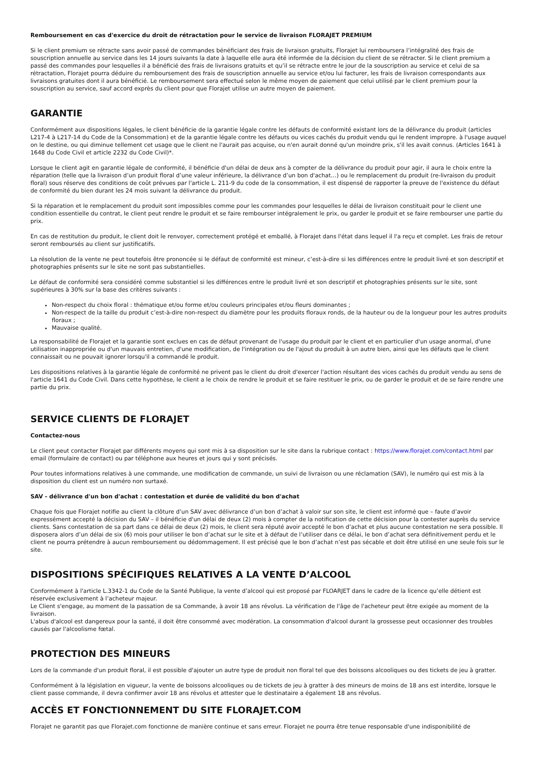Remboursement en cas d'exercice du droit de rétractation pour le service de livraison FLORAJET PREMIUM
Si le client premium se rétracte sans avoir passé de commandes bénéficiant des frais de livraison gratuits, Florajet lui remboursera l’intégralité des frais de souscription annuelle au service dans les 14 jours suivants la date à laquelle elle aura été informée de la décision du client de se rétracter. Si le client premium a passé des commandes pour lesquelles il a bénéficié des frais de livraisons gratuits et qu’il se rétracte entre le jour de la souscription au service et celui de sa rétractation, Florajet pourra déduire du remboursement des frais de souscription annuelle au service et/ou lui facturer, les frais de livraison correspondants aux livraisons gratuites dont il aura bénéficié. Le remboursement sera effectué selon le même moyen de paiement que celui utilisé par le client premium pour la souscription au service, sauf accord exprès du client pour que Florajet utilise un autre moyen de paiement.
GARANTIE
Conformément aux dispositions légales, le client bénéficie de la garantie légale contre les défauts de conformité existant lors de la délivrance du produit (articles L217-4 à L217-14 du Code de la Consommation) et de la garantie légale contre les défauts ou vices cachés du produit vendu qui le rendent impropre. à l'usage auquel on le destine, ou qui diminue tellement cet usage que le client ne l'aurait pas acquise, ou n'en aurait donné qu'un moindre prix, s'il les avait connus. (Articles 1641 à 1648 du Code Civil et article 2232 du Code Civil)*.
Lorsque le client agit en garantie légale de conformité, il bénéficie d'un délai de deux ans à compter de la délivrance du produit pour agir, il aura le choix entre la réparation (telle que la livraison d’un produit floral d’une valeur inférieure, la délivrance d’un bon d'achat…) ou le remplacement du produit (re-livraison du produit floral) sous réserve des conditions de coût prévues par l'article L. 211-9 du code de la consommation, il est dispensé de rapporter la preuve de l'existence du défaut de conformité du bien durant les 24 mois suivant la délivrance du produit.
Si la réparation et le remplacement du produit sont impossibles comme pour les commandes pour lesquelles le délai de livraison constituait pour le client une condition essentielle du contrat, le client peut rendre le produit et se faire rembourser intégralement le prix, ou garder le produit et se faire rembourser une partie du prix.
En cas de restitution du produit, le client doit le renvoyer, correctement protégé et emballé, à Florajet dans l'état dans lequel il l'a reçu et complet. Les frais de retour seront remboursés au client sur justificatifs.
La résolution de la vente ne peut toutefois être prononcée si le défaut de conformité est mineur, c’est-à-dire si les différences entre le produit livré et son descriptif et photographies présents sur le site ne sont pas substantielles.
Le défaut de conformité sera considéré comme substantiel si les différences entre le produit livré et son descriptif et photographies présents sur le site, sont supérieures à 30% sur la base des critères suivants :
Non-respect du choix floral : thématique et/ou forme et/ou couleurs principales et/ou fleurs dominantes ;
Non-respect de la taille du produit c’est-à-dire non-respect du diamètre pour les produits floraux ronds, de la hauteur ou de la longueur pour les autres produits floraux ;
Mauvaise qualité.
La responsabilité de Florajet et la garantie sont exclues en cas de défaut provenant de l'usage du produit par le client et en particulier d'un usage anormal, d'une utilisation inappropriée ou d'un mauvais entretien, d'une modification, de l'intégration ou de l'ajout du produit à un autre bien, ainsi que les défauts que le client connaissait ou ne pouvait ignorer lorsqu'il a commandé le produit.
Les dispositions relatives à la garantie légale de conformité ne privent pas le client du droit d'exercer l'action résultant des vices cachés du produit vendu au sens de l'article 1641 du Code Civil. Dans cette hypothèse, le client a le choix de rendre le produit et se faire restituer le prix, ou de garder le produit et de se faire rendre une partie du prix.
SERVICE CLIENTS DE FLORAJET
Contactez-nous
Le client peut contacter Florajet par différents moyens qui sont mis à sa disposition sur le site dans la rubrique contact : https://www.florajet.com/contact.html par email (formulaire de contact) ou par téléphone aux heures et jours qui y sont précisés.
Pour toutes informations relatives à une commande, une modification de commande, un suivi de livraison ou une réclamation (SAV), le numéro qui est mis à la disposition du client est un numéro non surtaxé.
SAV - délivrance d'un bon d'achat : contestation et durée de validité du bon d'achat
Chaque fois que Florajet notifie au client la clôture d’un SAV avec délivrance d’un bon d’achat à valoir sur son site, le client est informé que – faute d’avoir expressément accepté la décision du SAV – il bénéficie d'un délai de deux (2) mois à compter de la notification de cette décision pour la contester auprès du service clients. Sans contestation de sa part dans ce délai de deux (2) mois, le client sera réputé avoir accepté le bon d’achat et plus aucune contestation ne sera possible. Il disposera alors d’un délai de six (6) mois pour utiliser le bon d’achat sur le site et à défaut de l’utiliser dans ce délai, le bon d’achat sera définitivement perdu et le client ne pourra prétendre à aucun remboursement ou dédommagement. Il est précisé que le bon d’achat n’est pas sécable et doit être utilisé en une seule fois sur le site.
DISPOSITIONS SPÉCIFIQUES RELATIVES A LA VENTE D’ALCOOL
Conformément à l'article L.3342-1 du Code de la Santé Publique, la vente d’alcool qui est proposé par FLOARJET dans le cadre de la licence qu’elle détient est réservée exclusivement à l’acheteur majeur.
Le Client s'engage, au moment de la passation de sa Commande, à avoir 18 ans révolus. La vérification de l'âge de l'acheteur peut être exigée au moment de la livraison.
L'abus d'alcool est dangereux pour la santé, il doit être consommé avec modération. La consommation d'alcool durant la grossesse peut occasionner des troubles causés par l'alcoolisme fœtal.
PROTECTION DES MINEURS
Lors de la commande d'un produit floral, il est possible d'ajouter un autre type de produit non floral tel que des boissons alcooliques ou des tickets de jeu à gratter.
Conformément à la législation en vigueur, la vente de boissons alcooliques ou de tickets de jeu à gratter à des mineurs de moins de 18 ans est interdite, lorsque le client passe commande, il devra confirmer avoir 18 ans révolus et attester que le destinataire a également 18 ans révolus.
ACCÈS ET FONCTIONNEMENT DU SITE FLORAJET.COM
Florajet ne garantit pas que Florajet.com fonctionne de manière continue et sans erreur. Florajet ne pourra être tenue responsable d'une indisponibilité de